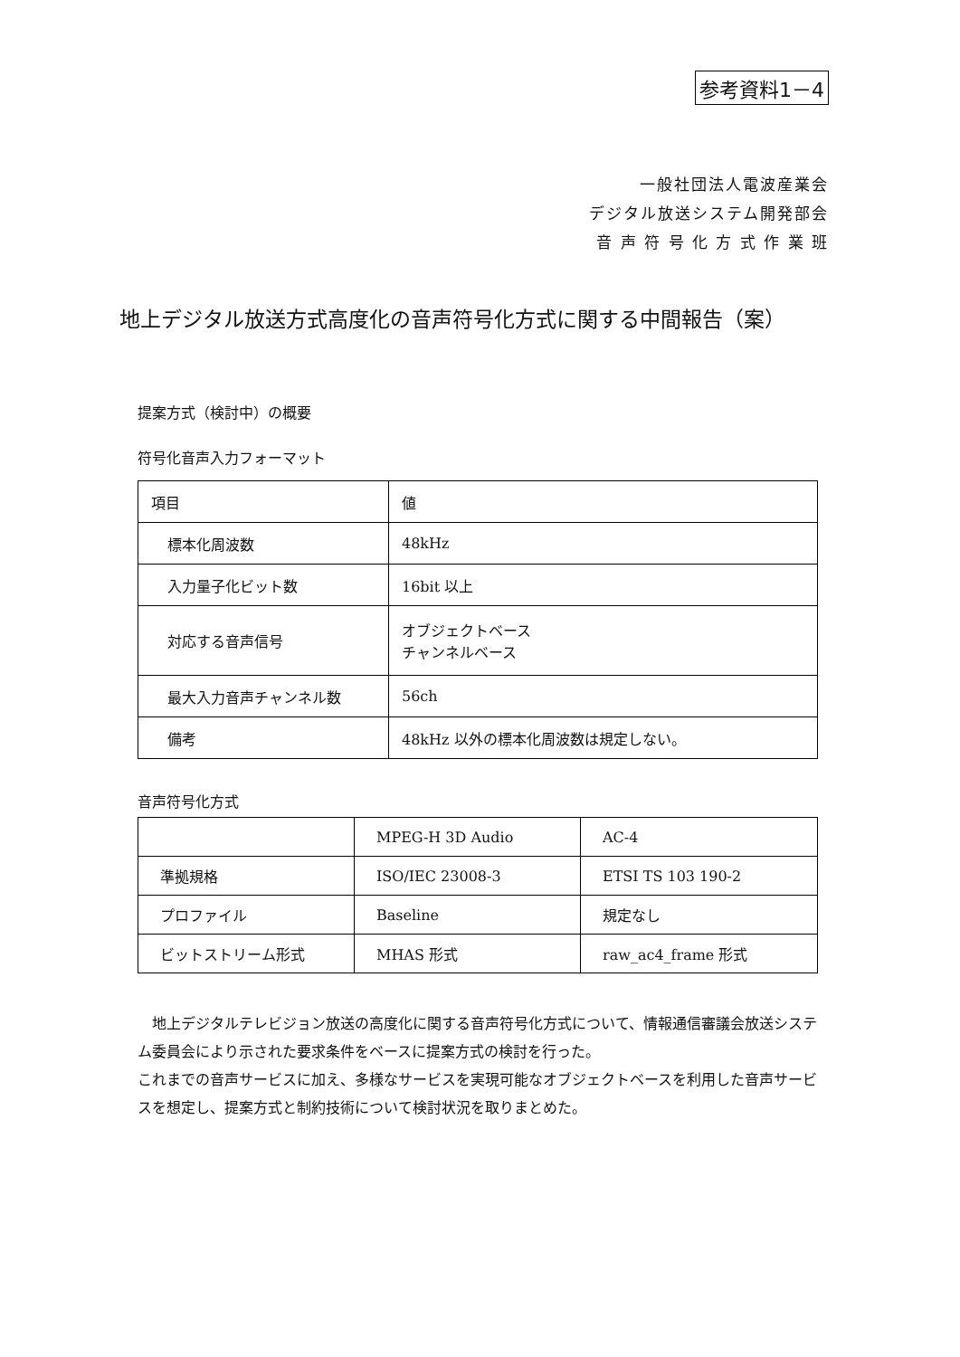参考資料1－4
一般社団法人電波産業会
デジタル放送システム開発部会
音 声 符 号 化 方 式 作 業 班
地上デジタル放送方式高度化の音声符号化方式に関する中間報告（案）
提案方式（検討中）の概要
符号化音声入力フォーマット
| 項目 | 値 |
| 標本化周波数 | 48kHz |
| 入力量子化ビット数 | 16bit 以上 |
| 対応する音声信号 | オブジェクトベース チャンネルベース |
| 最大入力音声チャンネル数 | 56ch |
| 備考 | 48kHz 以外の標本化周波数は規定しない。 |
音声符号化方式
| | MPEG-H 3D Audio | AC-4 |
| 準拠規格 | ISO/IEC 23008-3 | ETSI TS 103 190-2 |
| プロファイル | Baseline | 規定なし |
| ビットストリーム形式 | MHAS 形式 | raw_ac4_frame 形式 |
　地上デジタルテレビジョン放送の高度化に関する音声符号化方式について、情報通信審議会放送システム委員会により示された要求条件をベースに提案方式の検討を行った。
これまでの音声サービスに加え、多様なサービスを実現可能なオブジェクトベースを利用した音声サービスを想定し、提案方式と制約技術について検討状況を取りまとめた。